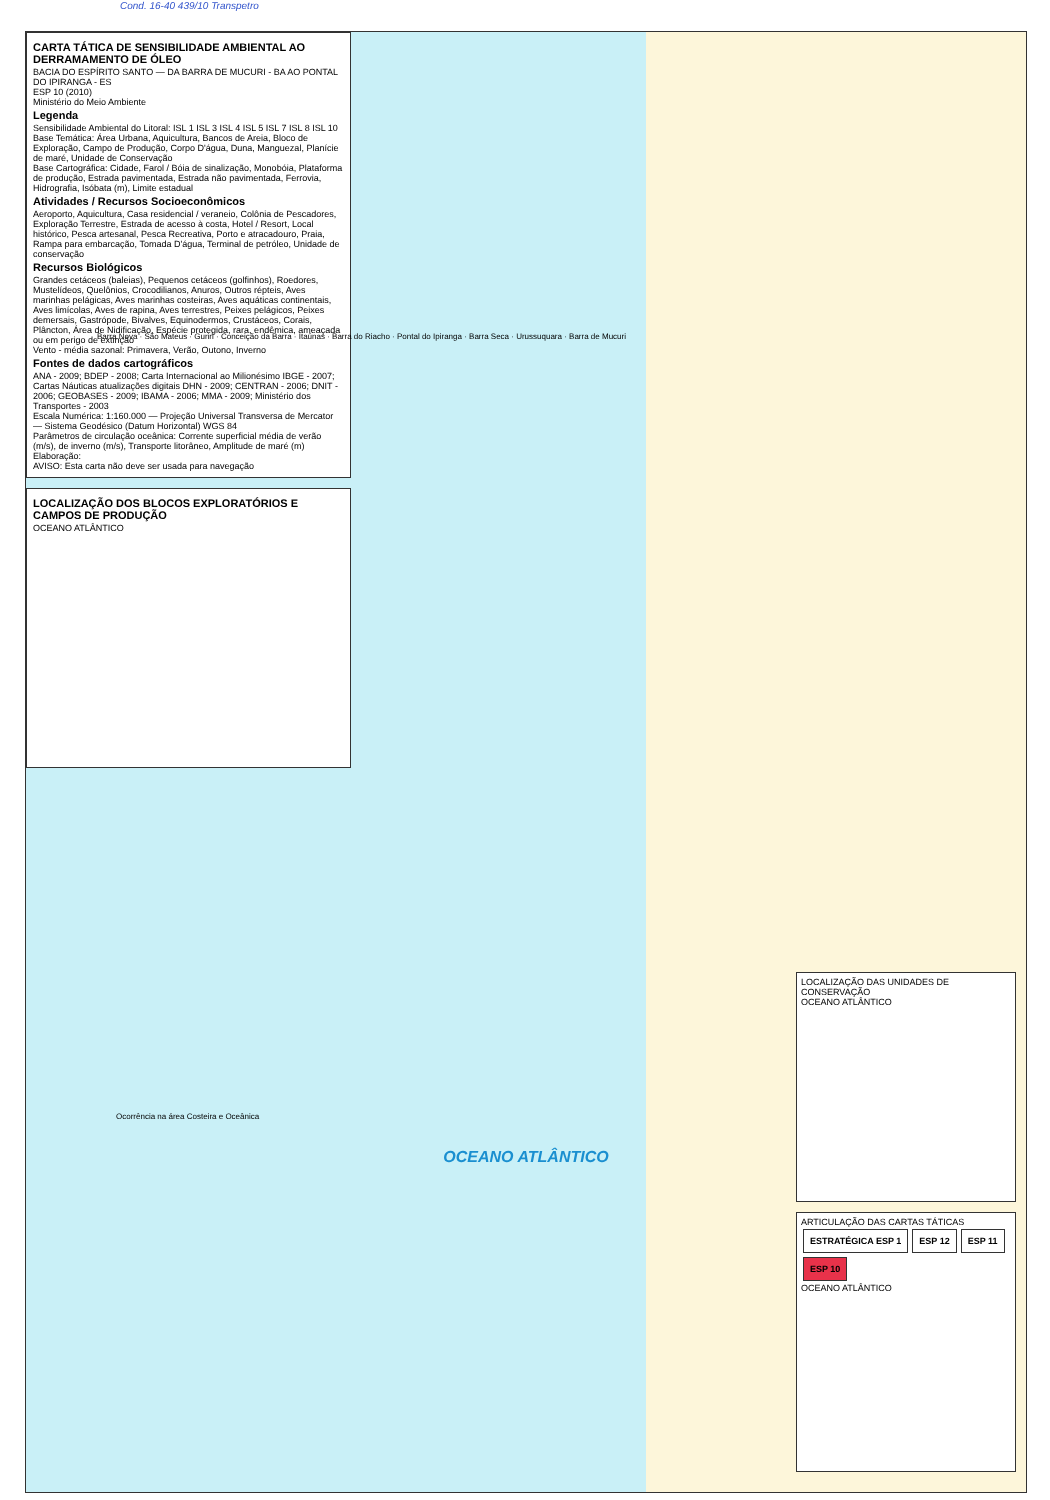Cond. 16-40 439/10 Transpetro
CARTA TÁTICA DE SENSIBILIDADE AMBIENTAL AO DERRAMAMENTO DE ÓLEO
BACIA DO ESPÍRITO SANTO — DA BARRA DE MUCURI - BA AO PONTAL DO IPIRANGA - ES
ESP 10 (2010)
Ministério do Meio Ambiente
Legenda
Sensibilidade Ambiental do Litoral: ISL 1 ISL 3 ISL 4 ISL 5 ISL 7 ISL 8 ISL 10
Base Temática: Área Urbana, Aquicultura, Bancos de Areia, Bloco de Exploração, Campo de Produção, Corpo D'água, Duna, Manguezal, Planície de maré, Unidade de Conservação
Base Cartográfica: Cidade, Farol / Bóia de sinalização, Monobóia, Plataforma de produção, Estrada pavimentada, Estrada não pavimentada, Ferrovia, Hidrografia, Isóbata (m), Limite estadual
Atividades / Recursos Socioeconômicos
Aeroporto, Aquicultura, Casa residencial / veraneio, Colônia de Pescadores, Exploração Terrestre, Estrada de acesso à costa, Hotel / Resort, Local histórico, Pesca artesanal, Pesca Recreativa, Porto e atracadouro, Praia, Rampa para embarcação, Tomada D'água, Terminal de petróleo, Unidade de conservação
Recursos Biológicos
Grandes cetáceos (baleias), Pequenos cetáceos (golfinhos), Roedores, Mustelídeos, Quelônios, Crocodilianos, Anuros, Outros répteis, Aves marinhas pelágicas, Aves marinhas costeiras, Aves aquáticas continentais, Aves limícolas, Aves de rapina, Aves terrestres, Peixes pelágicos, Peixes demersais, Gastrópode, Bivalves, Equinodermos, Crustáceos, Corais, Plâncton, Área de Nidificação, Espécie protegida, rara, endêmica, ameaçada ou em perigo de extinção
Vento - média sazonal: Primavera, Verão, Outono, Inverno
Fontes de dados cartográficos
ANA - 2009; BDEP - 2008; Carta Internacional ao Milionésimo IBGE - 2007; Cartas Náuticas atualizações digitais DHN - 2009; CENTRAN - 2006; DNIT - 2006; GEOBASES - 2009; IBAMA - 2006; MMA - 2009; Ministério dos Transportes - 2003
Escala Numérica: 1:160.000 — Projeção Universal Transversa de Mercator — Sistema Geodésico (Datum Horizontal) WGS 84
Parâmetros de circulação oceânica: Corrente superficial média de verão (m/s), de inverno (m/s), Transporte litorâneo, Amplitude de maré (m)
Elaboração:
AVISO: Esta carta não deve ser usada para navegação
LOCALIZAÇÃO DOS BLOCOS EXPLORATÓRIOS E CAMPOS DE PRODUÇÃO
OCEANO ATLÂNTICO
OCEANO ATLÂNTICO
Barra Nova · São Mateus · Guriri · Conceição da Barra · Itaúnas · Barra do Riacho · Pontal do Ipiranga · Barra Seca · Urussuquara · Barra de Mucuri
LOCALIZAÇÃO DAS UNIDADES DE CONSERVAÇÃO
OCEANO ATLÂNTICO
ARTICULAÇÃO DAS CARTAS TÁTICAS
ESTRATÉGICA ESP 1 ESP 12 ESP 11 ESP 10
OCEANO ATLÂNTICO
Ocorrência na área Costeira e Oceânica